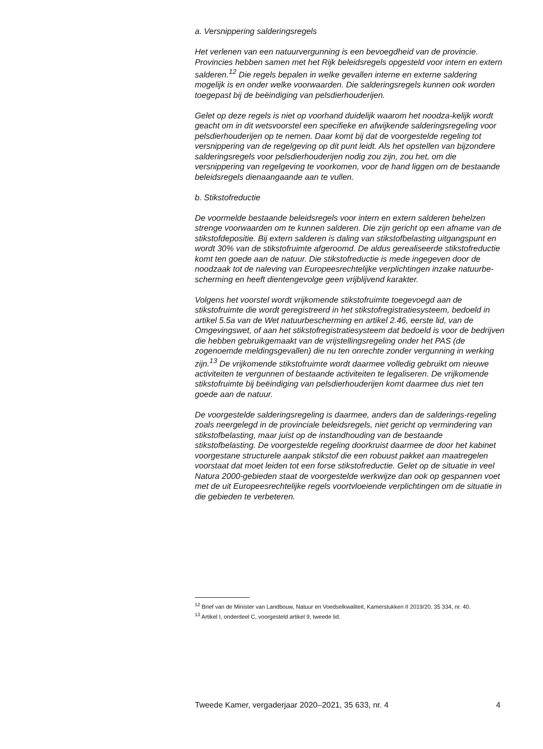a. Versnippering salderingsregels
Het verlenen van een natuurvergunning is een bevoegdheid van de provincie. Provincies hebben samen met het Rijk beleidsregels opgesteld voor intern en extern salderen.<sup>12</sup> Die regels bepalen in welke gevallen interne en externe saldering mogelijk is en onder welke voorwaarden. Die salderingsregels kunnen ook worden toegepast bij de beëindiging van pelsdierhouderijen.
Gelet op deze regels is niet op voorhand duidelijk waarom het noodza-kelijk wordt geacht om in dit wetsvoorstel een specifieke en afwijkende salderingsregeling voor pelsdierhouderijen op te nemen. Daar komt bij dat de voorgestelde regeling tot versnippering van de regelgeving op dit punt leidt. Als het opstellen van bijzondere salderingsregels voor pelsdierhouderijen nodig zou zijn, zou het, om die versnippering van regelgeving te voorkomen, voor de hand liggen om de bestaande beleidsregels dienaangaande aan te vullen.
b. Stikstofreductie
De voormelde bestaande beleidsregels voor intern en extern salderen behelzen strenge voorwaarden om te kunnen salderen. Die zijn gericht op een afname van de stikstofdepositie. Bij extern salderen is daling van stikstofbelasting uitgangspunt en wordt 30% van de stikstofruimte afgeroomd. De aldus gerealiseerde stikstofreductie komt ten goede aan de natuur. Die stikstofreductie is mede ingegeven door de noodzaak tot de naleving van Europeesrechtelijke verplichtingen inzake natuurbe-scherming en heeft dientengevolge geen vrijblijvend karakter.
Volgens het voorstel wordt vrijkomende stikstofruimte toegevoegd aan de stikstofruimte die wordt geregistreerd in het stikstofregistratiesysteem, bedoeld in artikel 5.5a van de Wet natuurbescherming en artikel 2.46, eerste lid, van de Omgevingswet, of aan het stikstofregistratiesysteem dat bedoeld is voor de bedrijven die hebben gebruikgemaakt van de vrijstellingsregeling onder het PAS (de zogenoemde meldingsgevallen) die nu ten onrechte zonder vergunning in werking zijn.<sup>13</sup> De vrijkomende stikstofruimte wordt daarmee volledig gebruikt om nieuwe activiteiten te vergunnen of bestaande activiteiten te legaliseren. De vrijkomende stikstofruimte bij beëindiging van pelsdierhouderijen komt daarmee dus niet ten goede aan de natuur.
De voorgestelde salderingsregeling is daarmee, anders dan de salderings-regeling zoals neergelegd in de provinciale beleidsregels, niet gericht op vermindering van stikstofbelasting, maar juist op de instandhouding van de bestaande stikstofbelasting. De voorgestelde regeling doorkruist daarmee de door het kabinet voorgestane structurele aanpak stikstof die een robuust pakket aan maatregelen voorstaat dat moet leiden tot een forse stikstofreductie. Gelet op de situatie in veel Natura 2000-gebieden staat de voorgestelde werkwijze dan ook op gespannen voet met de uit Europeesrechtelijke regels voortvloeiende verplichtingen om de situatie in die gebieden te verbeteren.
<sup>12</sup> Brief van de Minister van Landbouw, Natuur en Voedselkwaliteit, Kamerstukken II 2019/20, 35 334, nr. 40.
<sup>13</sup> Artikel I, onderdeel C, voorgesteld artikel 9, tweede lid.
Tweede Kamer, vergaderjaar 2020–2021, 35 633, nr. 4 4